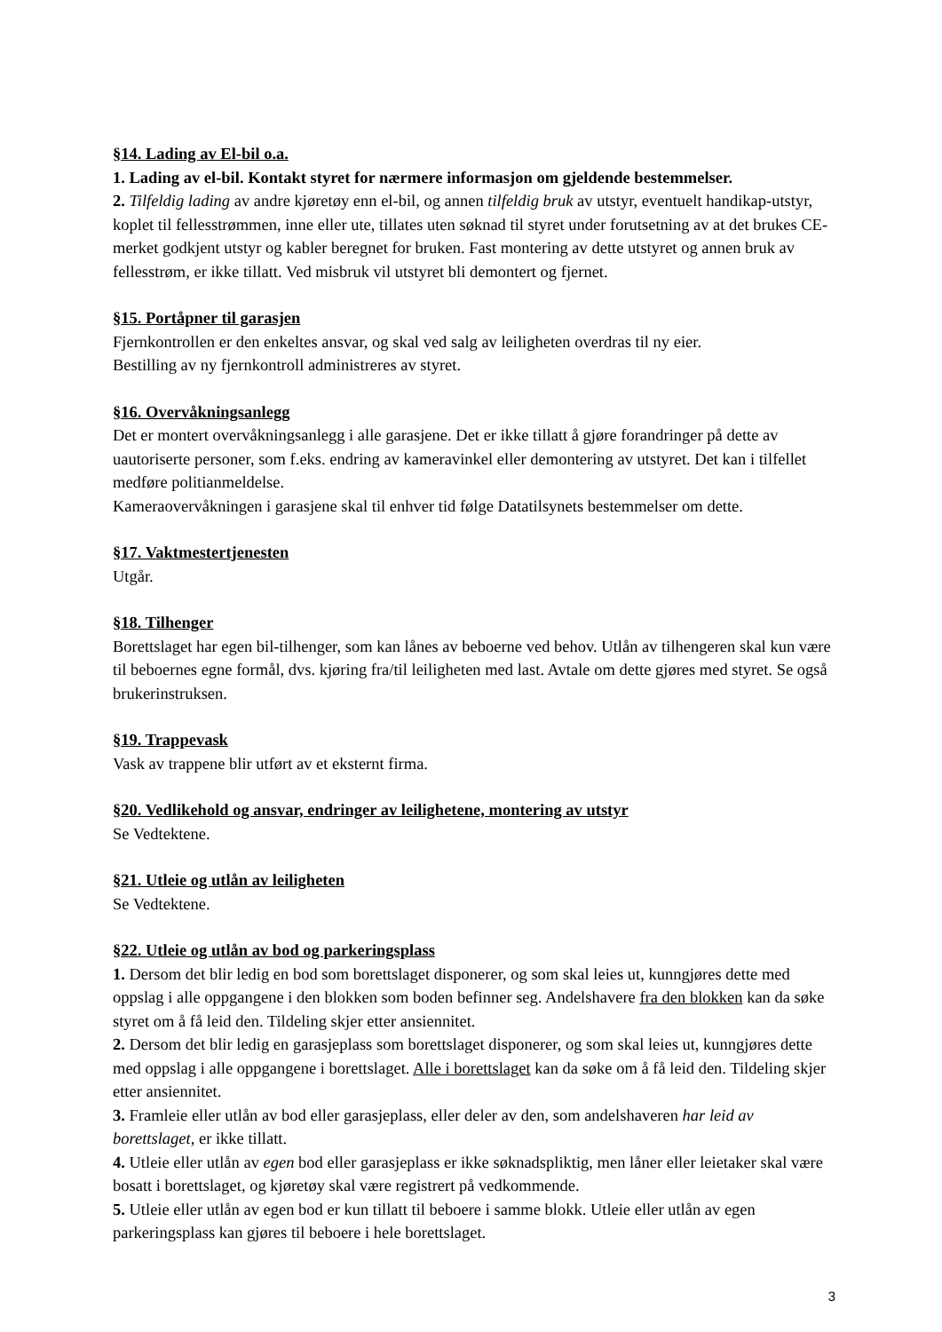§14. Lading av El-bil o.a.
1. Lading av el-bil. Kontakt styret for nærmere informasjon om gjeldende bestemmelser.
2. Tilfeldig lading av andre kjøretøy enn el-bil, og annen tilfeldig bruk av utstyr, eventuelt handikap-utstyr, koplet til fellesstrømmen, inne eller ute, tillates uten søknad til styret under forutsetning av at det brukes CE-merket godkjent utstyr og kabler beregnet for bruken. Fast montering av dette utstyret og annen bruk av fellesstrøm, er ikke tillatt. Ved misbruk vil utstyret bli demontert og fjernet.
§15. Portåpner til garasjen
Fjernkontrollen er den enkeltes ansvar, og skal ved salg av leiligheten overdras til ny eier.
Bestilling av ny fjernkontroll administreres av styret.
§16. Overvåkningsanlegg
Det er montert overvåkningsanlegg i alle garasjene. Det er ikke tillatt å gjøre forandringer på dette av uautoriserte personer, som f.eks. endring av kameravinkel eller demontering av utstyret. Det kan i tilfellet medføre politianmeldelse.
Kameraovervåkningen i garasjene skal til enhver tid følge Datatilsynets bestemmelser om dette.
§17. Vaktmestertjenesten
Utgår.
§18. Tilhenger
Borettslaget har egen bil-tilhenger, som kan lånes av beboerne ved behov. Utlån av tilhengeren skal kun være til beboernes egne formål, dvs. kjøring fra/til leiligheten med last. Avtale om dette gjøres med styret. Se også brukerinstruksen.
§19. Trappevask
Vask av trappene blir utført av et eksternt firma.
§20. Vedlikehold og ansvar, endringer av leilighetene, montering av utstyr
Se Vedtektene.
§21. Utleie og utlån av leiligheten
Se Vedtektene.
§22. Utleie og utlån av bod og parkeringsplass
1. Dersom det blir ledig en bod som borettslaget disponerer, og som skal leies ut, kunngjøres dette med oppslag i alle oppgangene i den blokken som boden befinner seg. Andelshavere fra den blokken kan da søke styret om å få leid den. Tildeling skjer etter ansiennitet.
2. Dersom det blir ledig en garasjeplass som borettslaget disponerer, og som skal leies ut, kunngjøres dette med oppslag i alle oppgangene i borettslaget. Alle i borettslaget kan da søke om å få leid den. Tildeling skjer etter ansiennitet.
3. Framleie eller utlån av bod eller garasjeplass, eller deler av den, som andelshaveren har leid av borettslaget, er ikke tillatt.
4. Utleie eller utlån av egen bod eller garasjeplass er ikke søknadspliktig, men låner eller leietaker skal være bosatt i borettslaget, og kjøretøy skal være registrert på vedkommende.
5. Utleie eller utlån av egen bod er kun tillatt til beboere i samme blokk. Utleie eller utlån av egen parkeringsplass kan gjøres til beboere i hele borettslaget.
3